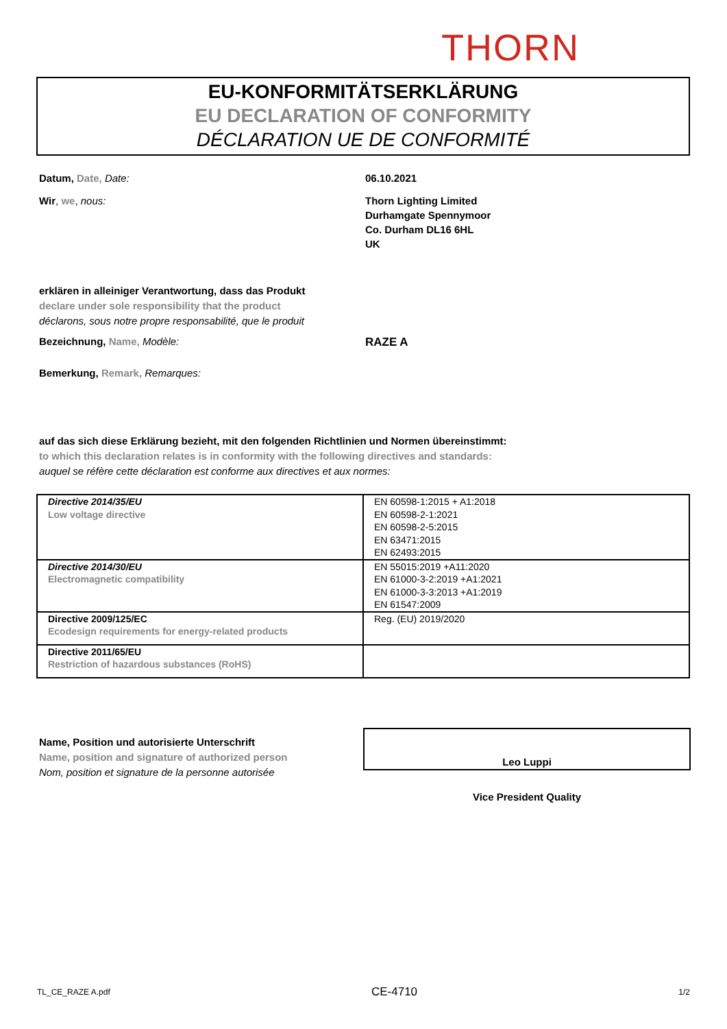THORN
EU-KONFORMITÄTSERKLÄRUNG
EU DECLARATION OF CONFORMITY
DÉCLARATION UE DE CONFORMITÉ
Datum, Date, Date: 06.10.2021
Wir, we, nous: Thorn Lighting Limited
Durhamgate Spennymoor
Co. Durham DL16 6HL
UK
erklären in alleiniger Verantwortung, dass das Produkt
declare under sole responsibility that the product
déclarons, sous notre propre responsabilité, que le produit
Bezeichnung, Name, Modèle: RAZE A
Bemerkung, Remark, Remarques:
auf das sich diese Erklärung bezieht, mit den folgenden Richtlinien und Normen übereinstimmt:
to which this declaration relates is in conformity with the following directives and standards:
auquel se réfère cette déclaration est conforme aux directives et aux normes:
| Directive 2014/35/EU Low voltage directive | EN 60598-1:2015 + A1:2018 EN 60598-2-1:2021 EN 60598-2-5:2015 EN 63471:2015 EN 62493:2015 |
| Directive 2014/30/EU Electromagnetic compatibility | EN 55015:2019 +A11:2020 EN 61000-3-2:2019 +A1:2021 EN 61000-3-3:2013 +A1:2019 EN 61547:2009 |
| Directive 2009/125/EC Ecodesign requirements for energy-related products | Reg. (EU) 2019/2020 |
| Directive 2011/65/EU Restriction of hazardous substances (RoHS) | |
Name, Position und autorisierte Unterschrift
Name, position and signature of authorized person
Nom, position et signature de la personne autorisée
Leo Luppi
Vice President Quality
TL_CE_RAZE A.pdf CE-4710 1/2